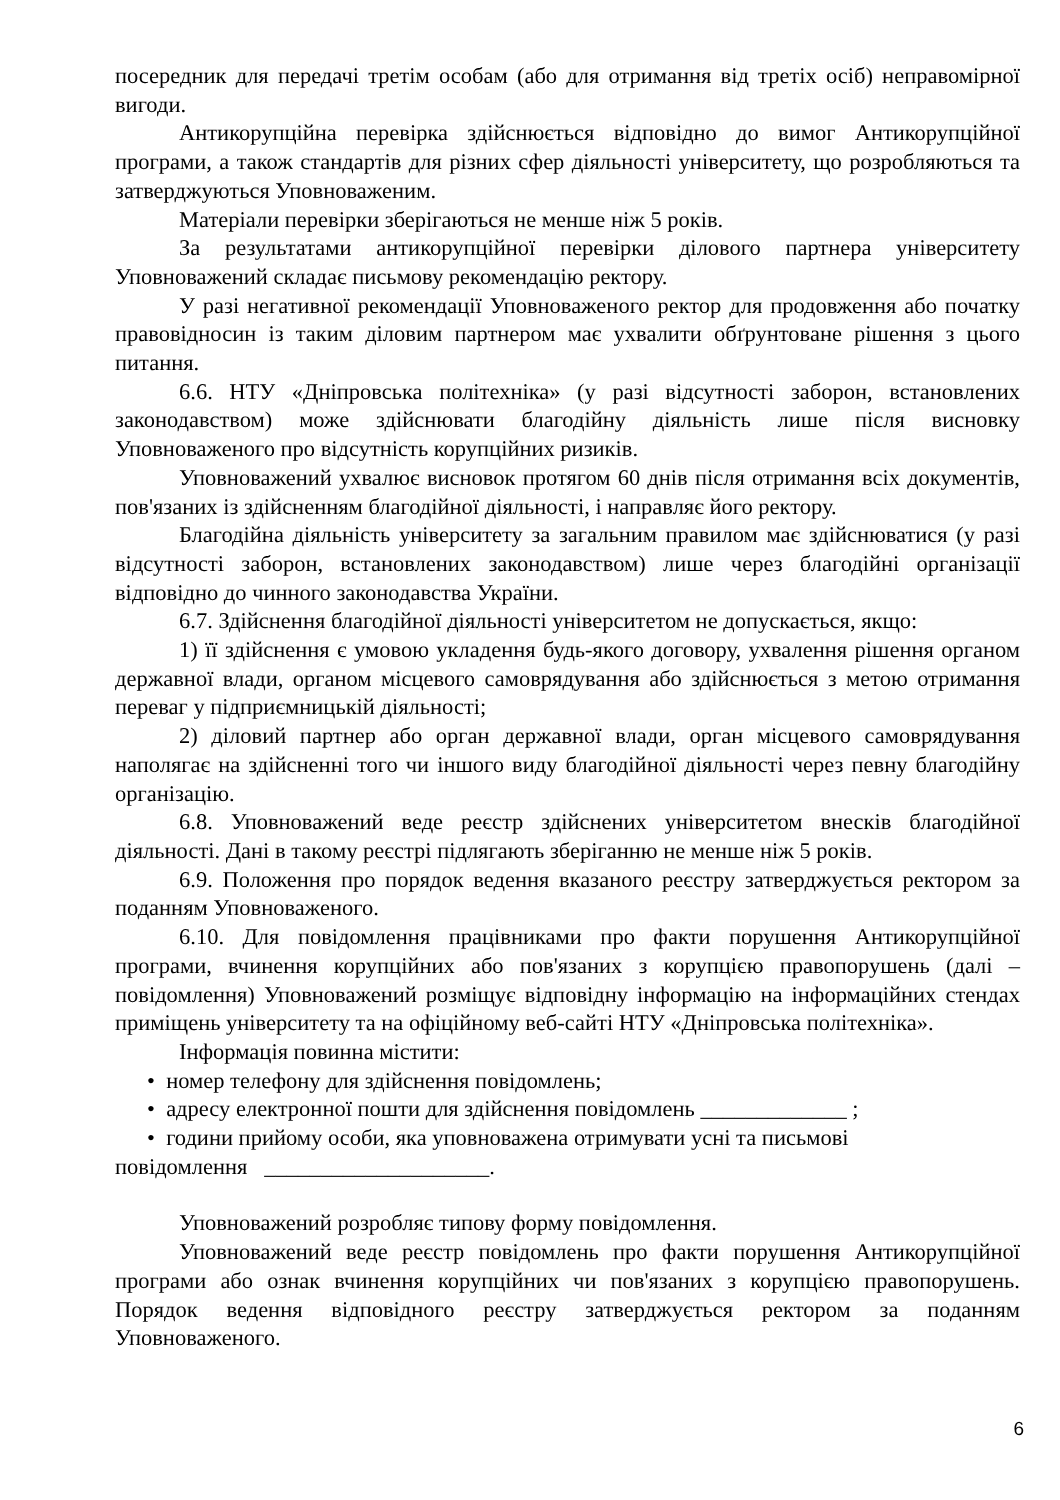посередник для передачі третім особам (або для отримання від третіх осіб) неправомірної вигоди.
Антикорупційна перевірка здійснюється відповідно до вимог Антикорупційної програми, а також стандартів для різних сфер діяльності університету, що розробляються та затверджуються Уповноваженим.
Матеріали перевірки зберігаються не менше ніж 5 років.
За результатами антикорупційної перевірки ділового партнера університету Уповноважений складає письмову рекомендацію ректору.
У разі негативної рекомендації Уповноваженого ректор для продовження або початку правовідносин із таким діловим партнером має ухвалити обґрунтоване рішення з цього питання.
6.6. НТУ «Дніпровська політехніка» (у разі відсутності заборон, встановлених законодавством) може здійснювати благодійну діяльність лише після висновку Уповноваженого про відсутність корупційних ризиків.
Уповноважений ухвалює висновок протягом 60 днів після отримання всіх документів, пов'язаних із здійсненням благодійної діяльності, і направляє його ректору.
Благодійна діяльність університету за загальним правилом має здійснюватися (у разі відсутності заборон, встановлених законодавством) лише через благодійні організації відповідно до чинного законодавства України.
6.7. Здійснення благодійної діяльності університетом не допускається, якщо:
1) її здійснення є умовою укладення будь-якого договору, ухвалення рішення органом державної влади, органом місцевого самоврядування або здійснюється з метою отримання переваг у підприємницькій діяльності;
2) діловий партнер або орган державної влади, орган місцевого самоврядування наполягає на здійсненні того чи іншого виду благодійної діяльності через певну благодійну організацію.
6.8. Уповноважений веде реєстр здійснених університетом внесків благодійної діяльності. Дані в такому реєстрі підлягають зберіганню не менше ніж 5 років.
6.9. Положення про порядок ведення вказаного реєстру затверджується ректором за поданням Уповноваженого.
6.10. Для повідомлення працівниками про факти порушення Антикорупційної програми, вчинення корупційних або пов'язаних з корупцією правопорушень (далі – повідомлення) Уповноважений розміщує відповідну інформацію на інформаційних стендах приміщень університету та на офіційному веб-сайті НТУ «Дніпровська політехніка».
Інформація повинна містити:
• номер телефону для здійснення повідомлень;
• адресу електронної пошти для здійснення повідомлень _____________ ;
• години прийому особи, яка уповноважена отримувати усні та письмові
повідомлення ____________________.
Уповноважений розробляє типову форму повідомлення.
Уповноважений веде реєстр повідомлень про факти порушення Антикорупційної програми або ознак вчинення корупційних чи пов'язаних з корупцією правопорушень. Порядок ведення відповідного реєстру затверджується ректором за поданням Уповноваженого.
6